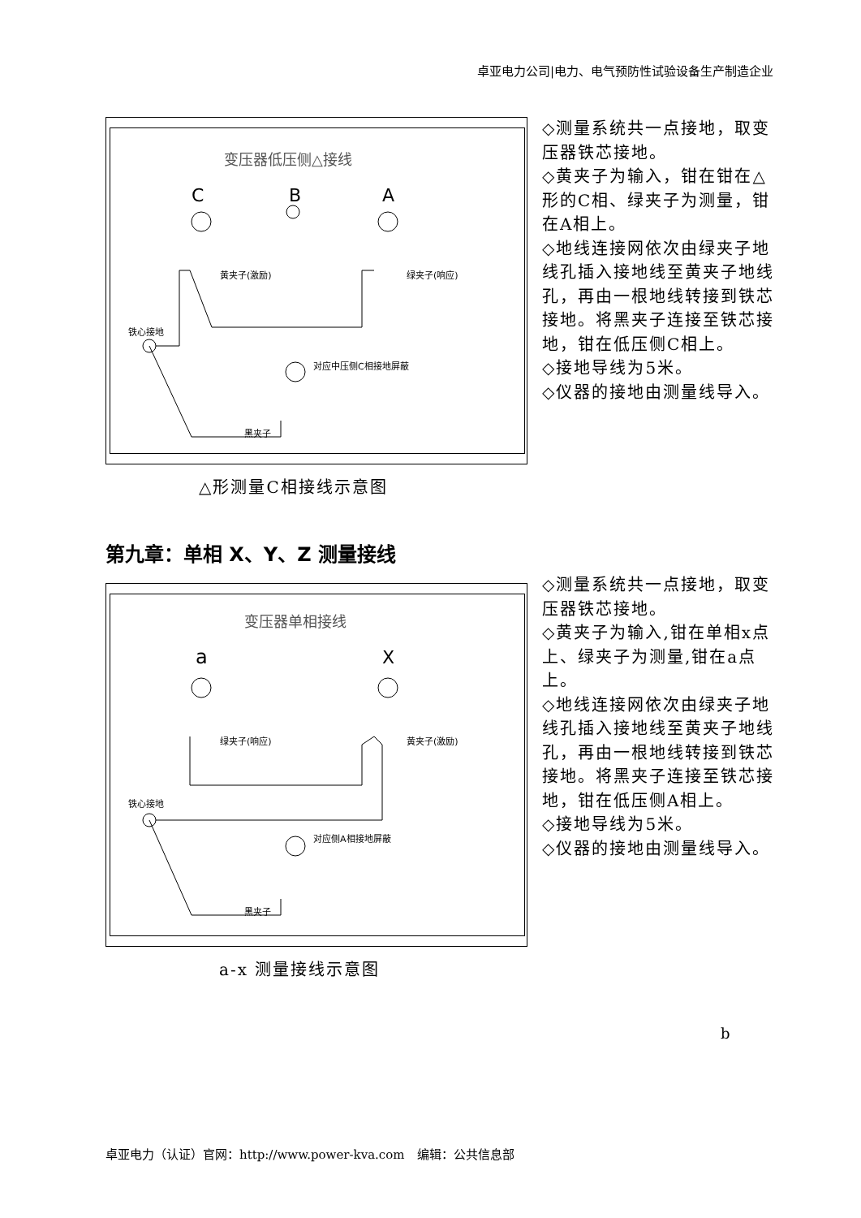卓亚电力公司|电力、电气预防性试验设备生产制造企业
变压器低压侧△接线
C
B
A
黄夹子(激励)
绿夹子(响应)
铁心接地
对应中压侧C相接地屏蔽
黑夹子
◇测量系统共一点接地，取变压器铁芯接地。
◇黄夹子为输入，钳在钳在△形的C相、绿夹子为测量，钳在A相上。
◇地线连接网依次由绿夹子地线孔插入接地线至黄夹子地线孔，再由一根地线转接到铁芯接地。将黑夹子连接至铁芯接地，钳在低压侧C相上。
◇接地导线为5米。
◇仪器的接地由测量线导入。
△形测量C相接线示意图
第九章：单相 X、Y、Z 测量接线
变压器单相接线
a
X
绿夹子(响应)
黄夹子(激励)
铁心接地
对应侧A相接地屏蔽
黑夹子
◇测量系统共一点接地，取变压器铁芯接地。
◇黄夹子为输入,钳在单相x点上、绿夹子为测量,钳在a点上。
◇地线连接网依次由绿夹子地线孔插入接地线至黄夹子地线孔，再由一根地线转接到铁芯接地。将黑夹子连接至铁芯接地，钳在低压侧A相上。
◇接地导线为5米。
◇仪器的接地由测量线导入。
a-x 测量接线示意图
b
卓亚电力（认证）官网：http://www.power-kva.com　编辑：公共信息部